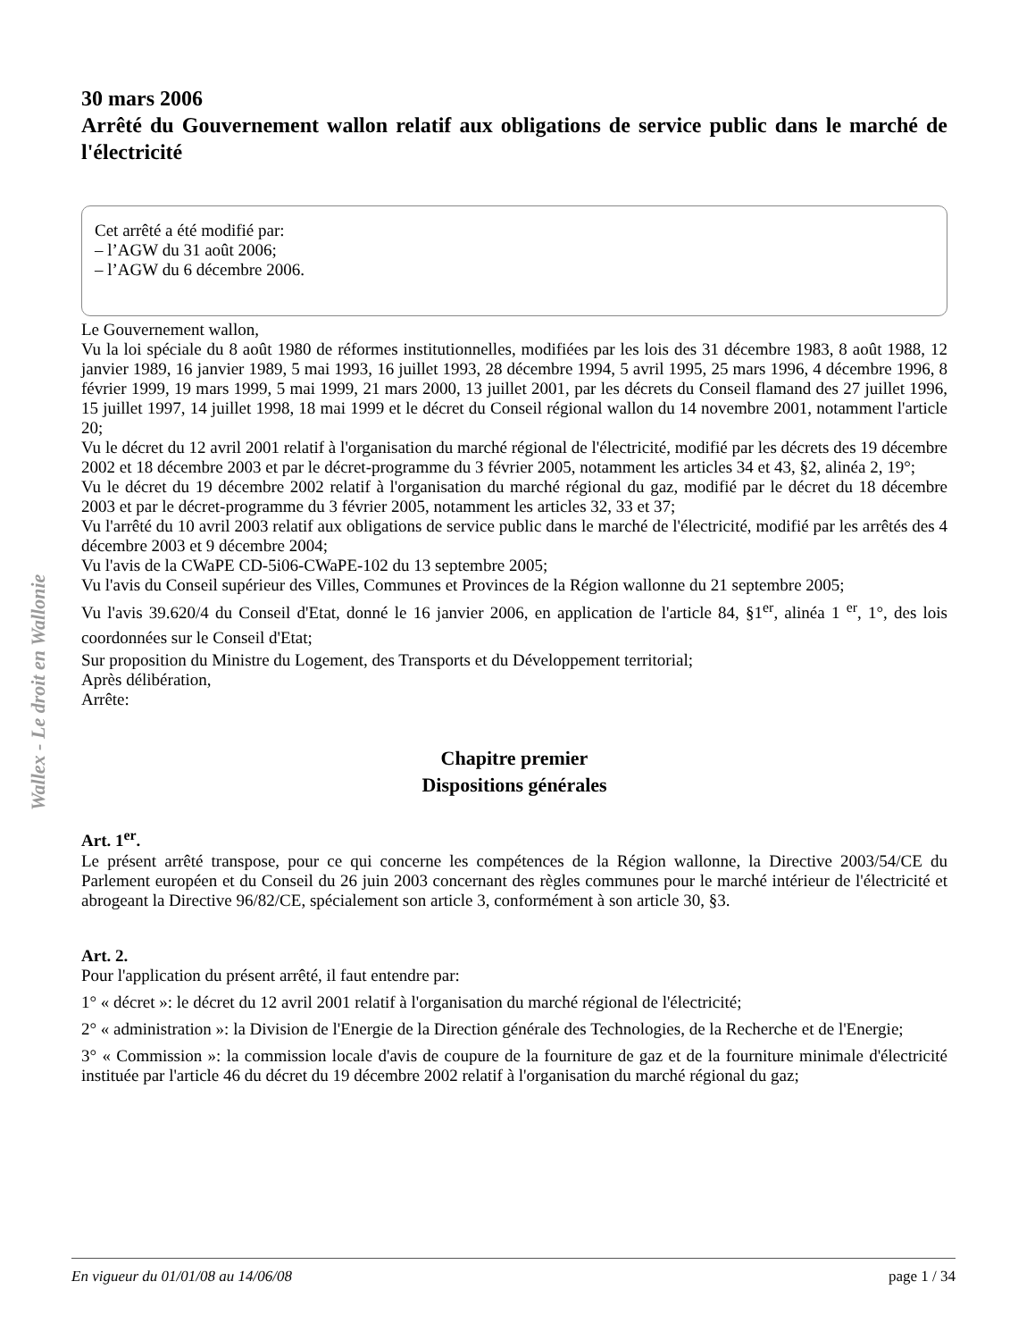Wallex - Le droit en Wallonie
30 mars 2006
Arrêté du Gouvernement wallon relatif aux obligations de service public dans le marché de l'électricité
Cet arrêté a été modifié par:
– l’AGW du 31 août 2006;
– l’AGW du 6 décembre 2006.
Le Gouvernement wallon,
Vu la loi spéciale du 8 août 1980 de réformes institutionnelles, modifiées par les lois des 31 décembre 1983, 8 août 1988, 12 janvier 1989, 16 janvier 1989, 5 mai 1993, 16 juillet 1993, 28 décembre 1994, 5 avril 1995, 25 mars 1996, 4 décembre 1996, 8 février 1999, 19 mars 1999, 5 mai 1999, 21 mars 2000, 13 juillet 2001, par les décrets du Conseil flamand des 27 juillet 1996, 15 juillet 1997, 14 juillet 1998, 18 mai 1999 et le décret du Conseil régional wallon du 14 novembre 2001, notamment l'article 20;
Vu le décret du 12 avril 2001 relatif à l'organisation du marché régional de l'électricité, modifié par les décrets des 19 décembre 2002 et 18 décembre 2003 et par le décret-programme du 3 février 2005, notamment les articles 34 et 43, §2, alinéa 2, 19°;
Vu le décret du 19 décembre 2002 relatif à l'organisation du marché régional du gaz, modifié par le décret du 18 décembre 2003 et par le décret-programme du 3 février 2005, notamment les articles 32, 33 et 37;
Vu l'arrêté du 10 avril 2003 relatif aux obligations de service public dans le marché de l'électricité, modifié par les arrêtés des 4 décembre 2003 et 9 décembre 2004;
Vu l'avis de la CWaPE CD-5i06-CWaPE-102 du 13 septembre 2005;
Vu l'avis du Conseil supérieur des Villes, Communes et Provinces de la Région wallonne du 21 septembre 2005;
Vu l'avis 39.620/4 du Conseil d'Etat, donné le 16 janvier 2006, en application de l'article 84, §1<sup>er</sup>, alinéa 1 <sup>er</sup>, 1°, des lois coordonnées sur le Conseil d'Etat;
Sur proposition du Ministre du Logement, des Transports et du Développement territorial;
Après délibération,
Arrête:
Chapitre premier
Dispositions générales
Art. 1<sup>er</sup>.
Le présent arrêté transpose, pour ce qui concerne les compétences de la Région wallonne, la Directive 2003/54/CE du Parlement européen et du Conseil du 26 juin 2003 concernant des règles communes pour le marché intérieur de l'électricité et abrogeant la Directive 96/82/CE, spécialement son article 3, conformément à son article 30, §3.
Art. 2.
Pour l'application du présent arrêté, il faut entendre par:
1° « décret »: le décret du 12 avril 2001 relatif à l'organisation du marché régional de l'électricité;
2° « administration »: la Division de l'Energie de la Direction générale des Technologies, de la Recherche et de l'Energie;
3° « Commission »: la commission locale d'avis de coupure de la fourniture de gaz et de la fourniture minimale d'électricité instituée par l'article 46 du décret du 19 décembre 2002 relatif à l'organisation du marché régional du gaz;
En vigueur du 01/01/08 au 14/06/08 page 1 / 34